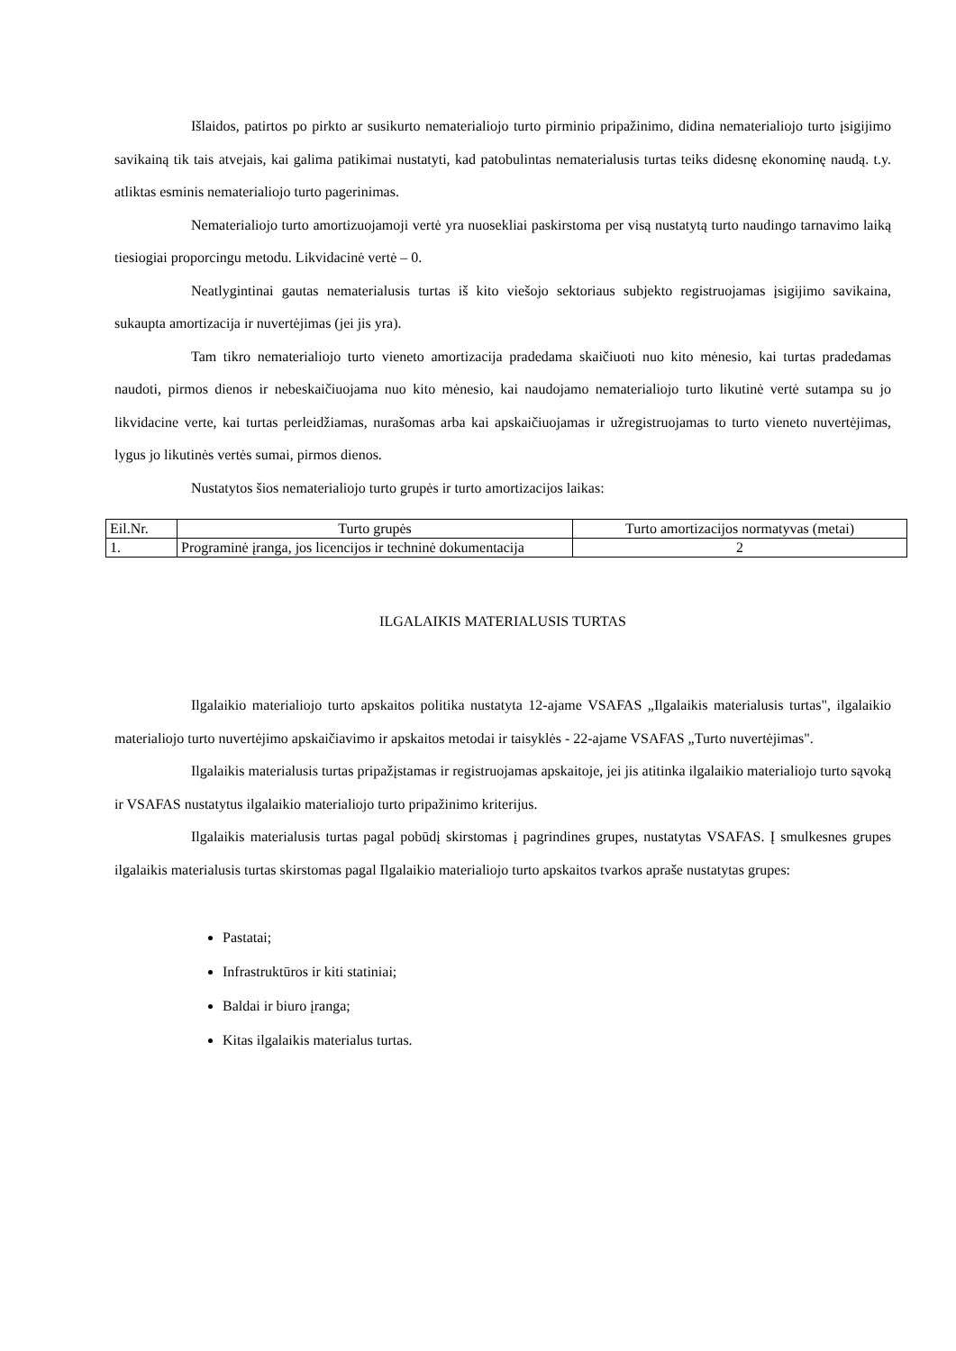Išlaidos, patirtos po pirkto ar susikurto nematerialiojo turto pirminio pripažinimo, didina nematerialiojo turto įsigijimo savikainą tik tais atvejais, kai galima patikimai nustatyti, kad patobulintas nematerialusis turtas teiks didesnę ekonominę naudą. t.y. atliktas esminis nematerialiojo turto pagerinimas.
Nematerialiojo turto amortizuojamoji vertė yra nuosekliai paskirstoma per visą nustatytą turto naudingo tarnavimo laiką tiesiogiai proporcingu metodu. Likvidacinė vertė – 0.
Neatlygintinai gautas nematerialusis turtas iš kito viešojo sektoriaus subjekto registruojamas įsigijimo savikaina, sukaupta amortizacija ir nuvertėjimas (jei jis yra).
Tam tikro nematerialiojo turto vieneto amortizacija pradedama skaičiuoti nuo kito mėnesio, kai turtas pradedamas naudoti, pirmos dienos ir nebeskaičiuojama nuo kito mėnesio, kai naudojamo nematerialiojo turto likutinė vertė sutampa su jo likvidacine verte, kai turtas perleidžiamas, nurašomas arba kai apskaičiuojamas ir užregistruojamas to turto vieneto nuvertėjimas, lygus jo likutinės vertės sumai, pirmos dienos.
Nustatytos šios nematerialiojo turto grupės ir turto amortizacijos laikas:
| Eil.Nr. | Turto grupės | Turto amortizacijos normatyvas (metai) |
| --- | --- | --- |
| 1. | Programinė įranga, jos licencijos ir techninė dokumentacija | 2 |
ILGALAIKIS MATERIALUSIS TURTAS
Ilgalaikio materialiojo turto apskaitos politika nustatyta 12-ajame VSAFAS „Ilgalaikis materialusis turtas", ilgalaikio materialiojo turto nuvertėjimo apskaičiavimo ir apskaitos metodai ir taisyklės - 22-ajame VSAFAS „Turto nuvertėjimas".
Ilgalaikis materialusis turtas pripažįstamas ir registruojamas apskaitoje, jei jis atitinka ilgalaikio materialiojo turto sąvoką ir VSAFAS nustatytus ilgalaikio materialiojo turto pripažinimo kriterijus.
Ilgalaikis materialusis turtas pagal pobūdį skirstomas į pagrindines grupes, nustatytas VSAFAS. Į smulkesnes grupes ilgalaikis materialusis turtas skirstomas pagal Ilgalaikio materialiojo turto apskaitos tvarkos apraše nustatytas grupes:
Pastatai;
Infrastruktūros ir kiti statiniai;
Baldai ir biuro įranga;
Kitas ilgalaikis materialus turtas.